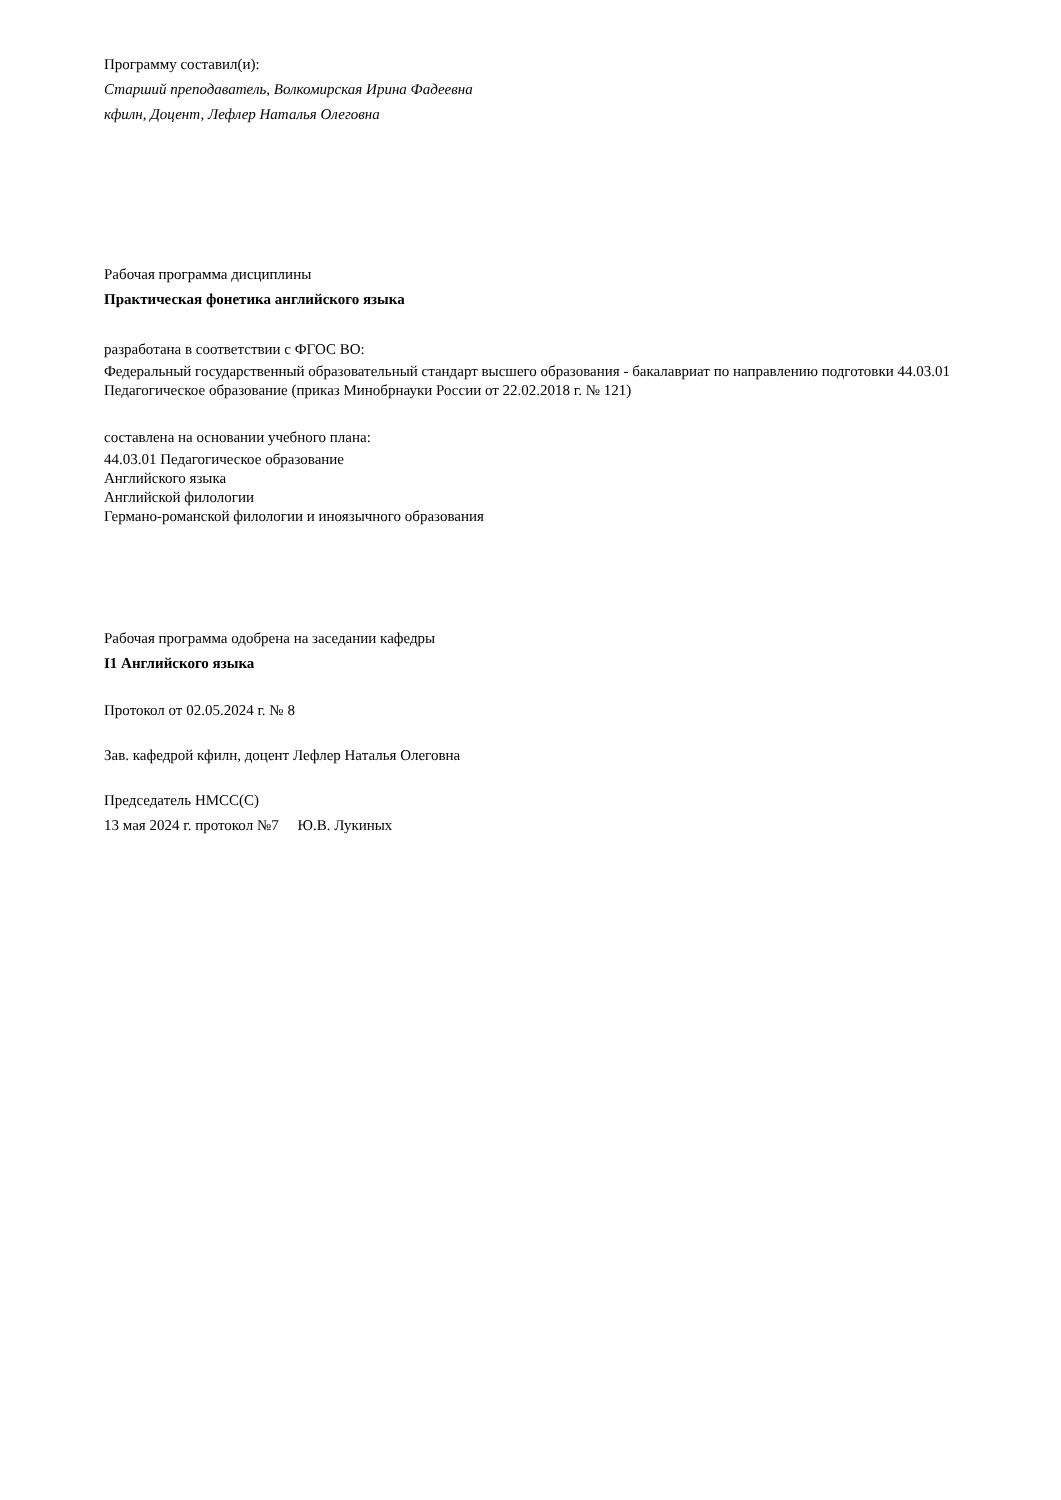Программу составил(и):
Старший преподаватель, Волкомирская Ирина Фадеевна
кфилн, Доцент, Лефлер Наталья Олеговна
Рабочая программа дисциплины
Практическая фонетика английского языка
разработана в соответствии с ФГОС ВО:
Федеральный государственный образовательный стандарт высшего образования - бакалавриат по направлению подготовки 44.03.01 Педагогическое образование (приказ Минобрнауки России от 22.02.2018 г. № 121)
составлена на основании учебного плана:
44.03.01 Педагогическое образование
Английского языка
Английской филологии
Германо-романской филологии и иноязычного образования
Рабочая программа одобрена на заседании кафедры
I1 Английского языка
Протокол от 02.05.2024 г. № 8
Зав. кафедрой кфилн, доцент Лефлер Наталья Олеговна
Председатель НМСС(С)
13 мая 2024 г. протокол №7 Ю.В. Лукиных